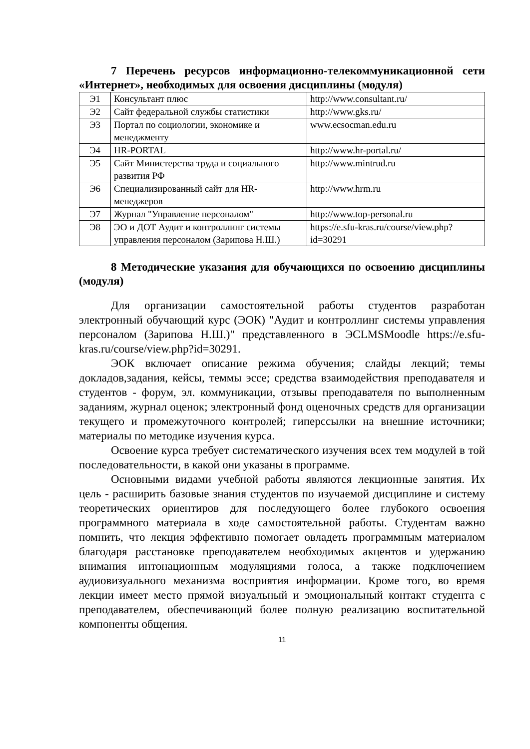7 Перечень ресурсов информационно-телекоммуникационной сети «Интернет», необходимых для освоения дисциплины (модуля)
| Э1 | Консультант плюс | http://www.consultant.ru/ |
| Э2 | Сайт федеральной службы статистики | http://www.gks.ru/ |
| Э3 | Портал по социологии, экономике и менеджменту | www.ecsocman.edu.ru |
| Э4 | HR-PORTAL | http://www.hr-portal.ru/ |
| Э5 | Сайт Министерства труда и социального развития РФ | http://www.mintrud.ru |
| Э6 | Специализированный сайт для HR-менеджеров | http://www.hrm.ru |
| Э7 | Журнал "Управление персоналом" | http://www.top-personal.ru |
| Э8 | ЭО и ДОТ Аудит и контроллинг системы управления персоналом (Зарипова Н.Ш.) | https://e.sfu-kras.ru/course/view.php?id=30291 |
8 Методические указания для обучающихся по освоению дисциплины (модуля)
Для организации самостоятельной работы студентов разработан электронный обучающий курс (ЭОК) "Аудит и контроллинг системы управления персоналом (Зарипова Н.Ш.)" представленного в ЭСLMSMoodle https://e.sfu-kras.ru/course/view.php?id=30291.
ЭОК включает описание режима обучения; слайды лекций; темы докладов,задания, кейсы, теммы эссе; средства взаимодействия преподавателя и студентов - форум, эл. коммуникации, отзывы преподавателя по выполненным заданиям, журнал оценок; электронный фонд оценочных средств для организации текущего и промежуточного контролей; гиперссылки на внешние источники; материалы по методике изучения курса.
Освоение курса требует систематического изучения всех тем модулей в той последовательности, в какой они указаны в программе.
Основными видами учебной работы являются лекционные занятия. Их цель - расширить базовые знания студентов по изучаемой дисциплине и систему теоретических ориентиров для последующего более глубокого освоения программного материала в ходе самостоятельной работы. Студентам важно помнить, что лекция эффективно помогает овладеть программным материалом благодаря расстановке преподавателем необходимых акцентов и удержанию внимания интонационным модуляциями голоса, а также подключением аудиовизуального механизма восприятия информации. Кроме того, во время лекции имеет место прямой визуальный и эмоциональный контакт студента с преподавателем, обеспечивающий более полную реализацию воспитательной компоненты общения.
11